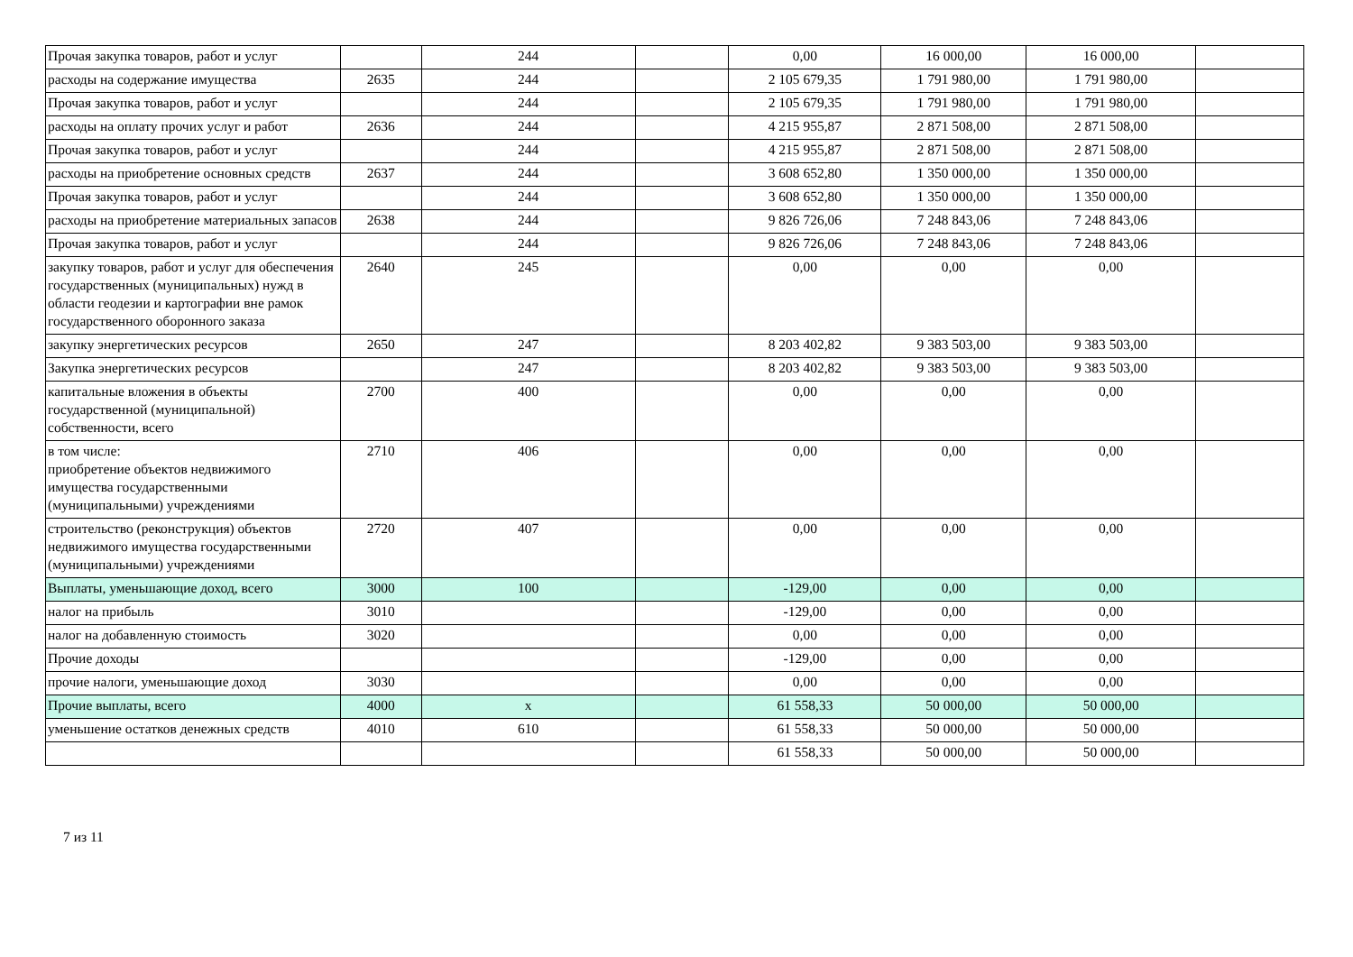| Прочая закупка товаров, работ и услуг | | 244 | | 0,00 | 16 000,00 | 16 000,00 | |
| расходы на содержание имущества | 2635 | 244 | | 2 105 679,35 | 1 791 980,00 | 1 791 980,00 | |
| Прочая закупка товаров, работ и услуг | | 244 | | 2 105 679,35 | 1 791 980,00 | 1 791 980,00 | |
| расходы на оплату прочих услуг и работ | 2636 | 244 | | 4 215 955,87 | 2 871 508,00 | 2 871 508,00 | |
| Прочая закупка товаров, работ и услуг | | 244 | | 4 215 955,87 | 2 871 508,00 | 2 871 508,00 | |
| расходы на приобретение основных средств | 2637 | 244 | | 3 608 652,80 | 1 350 000,00 | 1 350 000,00 | |
| Прочая закупка товаров, работ и услуг | | 244 | | 3 608 652,80 | 1 350 000,00 | 1 350 000,00 | |
| расходы на приобретение материальных запасов | 2638 | 244 | | 9 826 726,06 | 7 248 843,06 | 7 248 843,06 | |
| Прочая закупка товаров, работ и услуг | | 244 | | 9 826 726,06 | 7 248 843,06 | 7 248 843,06 | |
| закупку товаров, работ и услуг для обеспечения государственных (муниципальных) нужд в области геодезии и картографии вне рамок государственного оборонного заказа | 2640 | 245 | | 0,00 | 0,00 | 0,00 | |
| закупку энергетических ресурсов | 2650 | 247 | | 8 203 402,82 | 9 383 503,00 | 9 383 503,00 | |
| Закупка энергетических ресурсов | | 247 | | 8 203 402,82 | 9 383 503,00 | 9 383 503,00 | |
| капитальные вложения в объекты государственной (муниципальной) собственности, всего | 2700 | 400 | | 0,00 | 0,00 | 0,00 | |
| в том числе: приобретение объектов недвижимого имущества государственными (муниципальными) учреждениями | 2710 | 406 | | 0,00 | 0,00 | 0,00 | |
| строительство (реконструкция) объектов недвижимого имущества государственными (муниципальными) учреждениями | 2720 | 407 | | 0,00 | 0,00 | 0,00 | |
| Выплаты, уменьшающие доход, всего | 3000 | 100 | | -129,00 | 0,00 | 0,00 | |
| налог на прибыль | 3010 | | | -129,00 | 0,00 | 0,00 | |
| налог на добавленную стоимость | 3020 | | | 0,00 | 0,00 | 0,00 | |
| Прочие доходы | | | | -129,00 | 0,00 | 0,00 | |
| прочие налоги, уменьшающие доход | 3030 | | | 0,00 | 0,00 | 0,00 | |
| Прочие выплаты, всего | 4000 | х | | 61 558,33 | 50 000,00 | 50 000,00 | |
| уменьшение остатков денежных средств | 4010 | 610 | | 61 558,33 | 50 000,00 | 50 000,00 | |
| | | | | 61 558,33 | 50 000,00 | 50 000,00 | |
7 из 11